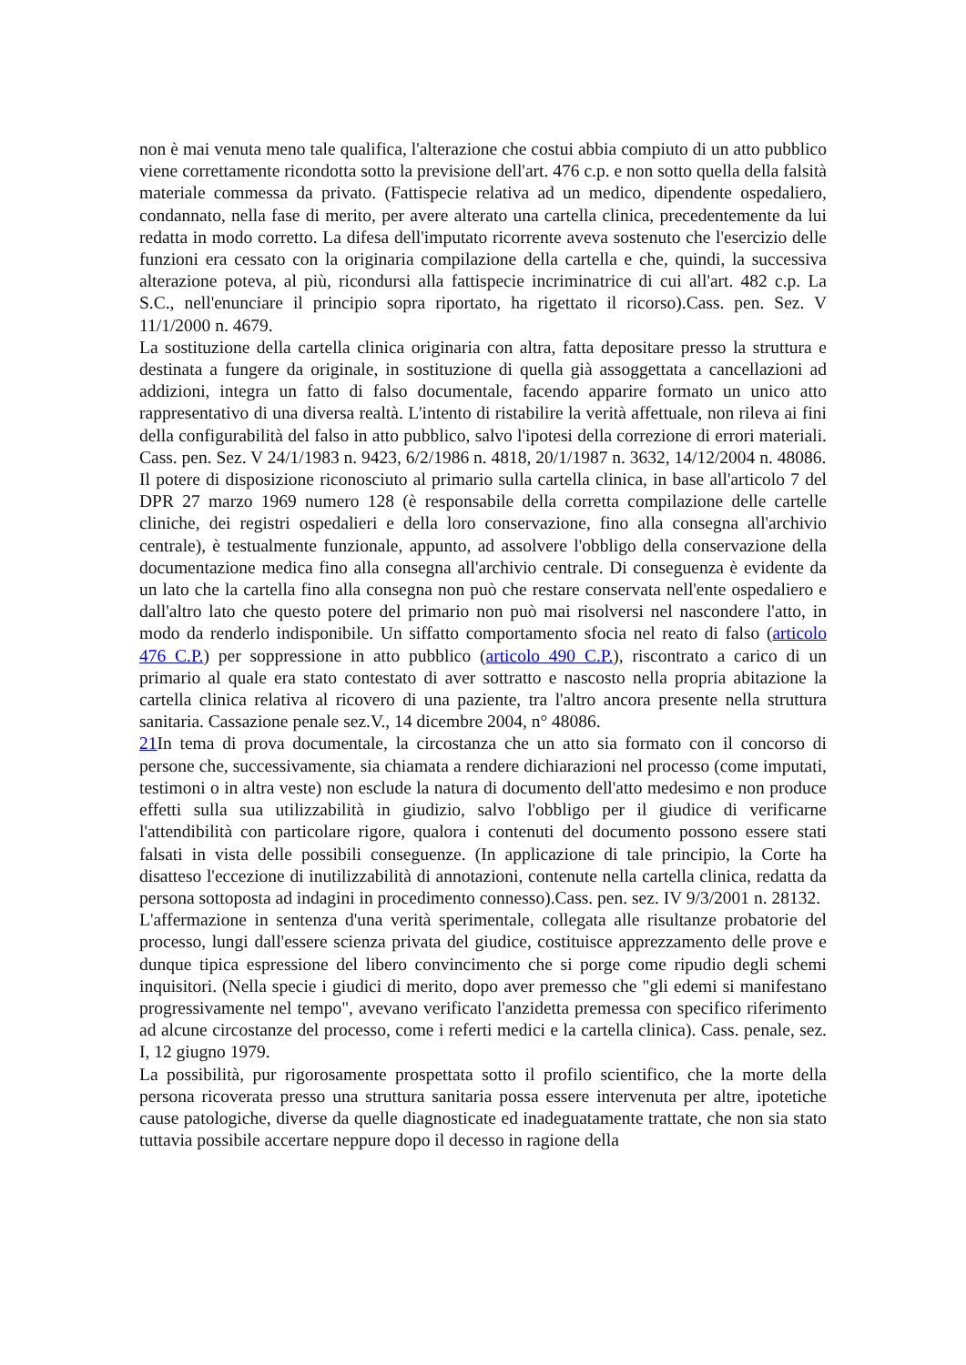non è mai venuta meno tale qualifica, l'alterazione che costui abbia compiuto di un atto pubblico viene correttamente ricondotta sotto la previsione dell'art. 476 c.p. e non sotto quella della falsità materiale commessa da privato. (Fattispecie relativa ad un medico, dipendente ospedaliero, condannato, nella fase di merito, per avere alterato una cartella clinica, precedentemente da lui redatta in modo corretto. La difesa dell'imputato ricorrente aveva sostenuto che l'esercizio delle funzioni era cessato con la originaria compilazione della cartella e che, quindi, la successiva alterazione poteva, al più, ricondursi alla fattispecie incriminatrice di cui all'art. 482 c.p. La S.C., nell'enunciare il principio sopra riportato, ha rigettato il ricorso).Cass. pen. Sez. V 11/1/2000 n. 4679.
La sostituzione della cartella clinica originaria con altra, fatta depositare presso la struttura e destinata a fungere da originale, in sostituzione di quella già assoggettata a cancellazioni ad addizioni, integra un fatto di falso documentale, facendo apparire formato un unico atto rappresentativo di una diversa realtà. L'intento di ristabilire la verità affettuale, non rileva ai fini della configurabilità del falso in atto pubblico, salvo l'ipotesi della correzione di errori materiali. Cass. pen. Sez. V 24/1/1983 n. 9423, 6/2/1986 n. 4818, 20/1/1987 n. 3632, 14/12/2004 n. 48086.
Il potere di disposizione riconosciuto al primario sulla cartella clinica, in base all'articolo 7 del DPR 27 marzo 1969 numero 128 (è responsabile della corretta compilazione delle cartelle cliniche, dei registri ospedalieri e della loro conservazione, fino alla consegna all'archivio centrale), è testualmente funzionale, appunto, ad assolvere l'obbligo della conservazione della documentazione medica fino alla consegna all'archivio centrale. Di conseguenza è evidente da un lato che la cartella fino alla consegna non può che restare conservata nell'ente ospedaliero e dall'altro lato che questo potere del primario non può mai risolversi nel nascondere l'atto, in modo da renderlo indisponibile. Un siffatto comportamento sfocia nel reato di falso (articolo 476 C.P.) per soppressione in atto pubblico (articolo 490 C.P.), riscontrato a carico di un primario al quale era stato contestato di aver sottratto e nascosto nella propria abitazione la cartella clinica relativa al ricovero di una paziente, tra l'altro ancora presente nella struttura sanitaria. Cassazione penale sez.V., 14 dicembre 2004, n° 48086.
21 In tema di prova documentale, la circostanza che un atto sia formato con il concorso di persone che, successivamente, sia chiamata a rendere dichiarazioni nel processo (come imputati, testimoni o in altra veste) non esclude la natura di documento dell'atto medesimo e non produce effetti sulla sua utilizzabilità in giudizio, salvo l'obbligo per il giudice di verificarne l'attendibilità con particolare rigore, qualora i contenuti del documento possono essere stati falsati in vista delle possibili conseguenze. (In applicazione di tale principio, la Corte ha disatteso l'eccezione di inutilizzabilità di annotazioni, contenute nella cartella clinica, redatta da persona sottoposta ad indagini in procedimento connesso).Cass. pen. sez. IV 9/3/2001 n. 28132.
L'affermazione in sentenza d'una verità sperimentale, collegata alle risultanze probatorie del processo, lungi dall'essere scienza privata del giudice, costituisce apprezzamento delle prove e dunque tipica espressione del libero convincimento che si porge come ripudio degli schemi inquisitori. (Nella specie i giudici di merito, dopo aver premesso che "gli edemi si manifestano progressivamente nel tempo", avevano verificato l'anzidetta premessa con specifico riferimento ad alcune circostanze del processo, come i referti medici e la cartella clinica). Cass. penale, sez. I, 12 giugno 1979.
La possibilità, pur rigorosamente prospettata sotto il profilo scientifico, che la morte della persona ricoverata presso una struttura sanitaria possa essere intervenuta per altre, ipotetiche cause patologiche, diverse da quelle diagnosticate ed inadeguatamente trattate, che non sia stato tuttavia possibile accertare neppure dopo il decesso in ragione della